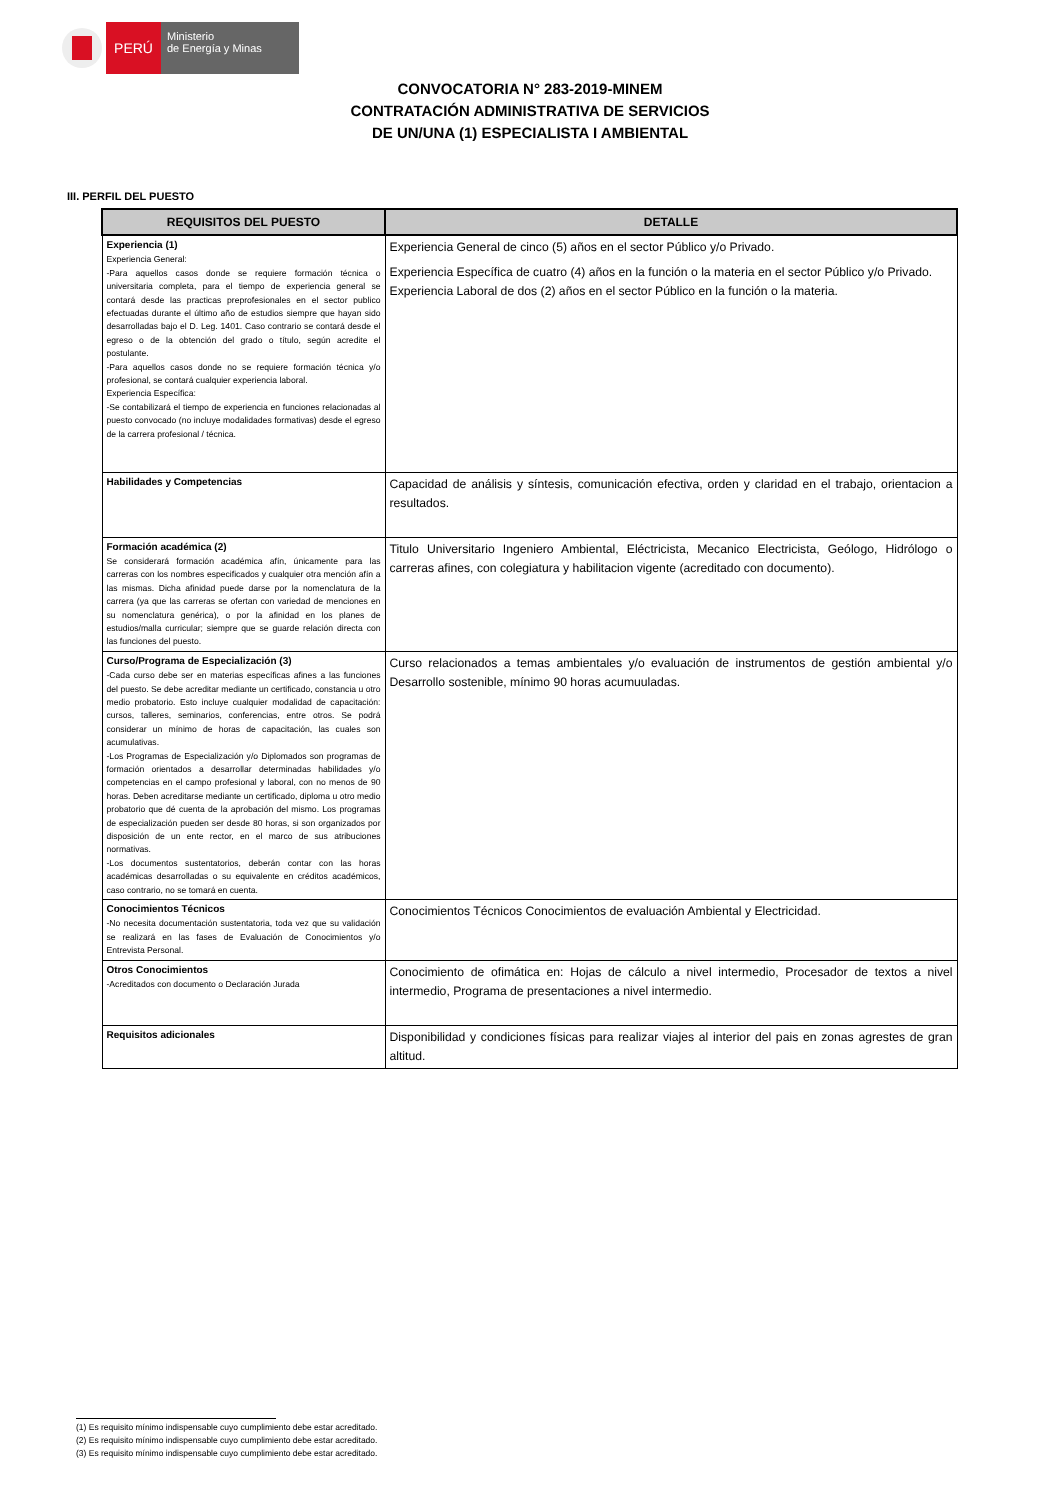PERÚ
Ministerio
de Energía y Minas
CONVOCATORIA N° 283-2019-MINEM
CONTRATACIÓN ADMINISTRATIVA DE SERVICIOS
DE UN/UNA (1) ESPECIALISTA I AMBIENTAL
III. PERFIL DEL PUESTO
| REQUISITOS DEL PUESTO | DETALLE |
| --- | --- |
| Experiencia (1) Experiencia General: -Para aquellos casos donde se requiere formación técnica o universitaria completa, para el tiempo de experiencia general se contará desde las practicas preprofesionales en el sector publico efectuadas durante el último año de estudios siempre que hayan sido desarrolladas bajo el D. Leg. 1401. Caso contrario se contará desde el egreso o de la obtención del grado o título, según acredite el postulante. -Para aquellos casos donde no se requiere formación técnica y/o profesional, se contará cualquier experiencia laboral. Experiencia Específica: -Se contabilizará el tiempo de experiencia en funciones relacionadas al puesto convocado (no incluye modalidades formativas) desde el egreso de la carrera profesional / técnica. | Experiencia General de cinco (5) años en el sector Público y/o Privado. Experiencia Específica de cuatro (4) años en la función o la materia en el sector Público y/o Privado. Experiencia Laboral de dos (2) años en el sector Público en la función o la materia. |
| Habilidades y Competencias | Capacidad de análisis y síntesis, comunicación efectiva, orden y claridad en el trabajo, orientacion a resultados. |
| Formación académica (2) Se considerará formación académica afín, únicamente para las carreras con los nombres especificados y cualquier otra mención afín a las mismas. Dicha afinidad puede darse por la nomenclatura de la carrera (ya que las carreras se ofertan con variedad de menciones en su nomenclatura genérica), o por la afinidad en los planes de estudios/malla curricular; siempre que se guarde relación directa con las funciones del puesto. | Titulo Universitario Ingeniero Ambiental, Eléctricista, Mecanico Electricista, Geólogo, Hidrólogo o carreras afines, con colegiatura y habilitacion vigente (acreditado con documento). |
| Curso/Programa de Especialización (3) -Cada curso debe ser en materias específicas afines a las funciones del puesto. Se debe acreditar mediante un certificado, constancia u otro medio probatorio. Esto incluye cualquier modalidad de capacitación: cursos, talleres, seminarios, conferencias, entre otros. Se podrá considerar un mínimo de horas de capacitación, las cuales son acumulativas. -Los Programas de Especialización y/o Diplomados son programas de formación orientados a desarrollar determinadas habilidades y/o competencias en el campo profesional y laboral, con no menos de 90 horas. Deben acreditarse mediante un certificado, diploma u otro medio probatorio que dé cuenta de la aprobación del mismo. Los programas de especialización pueden ser desde 80 horas, si son organizados por disposición de un ente rector, en el marco de sus atribuciones normativas. -Los documentos sustentatorios, deberán contar con las horas académicas desarrolladas o su equivalente en créditos académicos, caso contrario, no se tomará en cuenta. | Curso relacionados a temas ambientales y/o evaluación de instrumentos de gestión ambiental y/o Desarrollo sostenible, mínimo 90 horas acumuuladas. |
| Conocimientos Técnicos -No necesita documentación sustentatoria, toda vez que su validación se realizará en las fases de Evaluación de Conocimientos y/o Entrevista Personal. | Conocimientos Técnicos Conocimientos de evaluación Ambiental y Electricidad. |
| Otros Conocimientos -Acreditados con documento o Declaración Jurada | Conocimiento de ofimática en: Hojas de cálculo a nivel intermedio, Procesador de textos a nivel intermedio, Programa de presentaciones a nivel intermedio. |
| Requisitos adicionales | Disponibilidad y condiciones físicas para realizar viajes al interior del pais en zonas agrestes de gran altitud. |
(1) Es requisito mínimo indispensable cuyo cumplimiento debe estar acreditado.
(2) Es requisito mínimo indispensable cuyo cumplimiento debe estar acreditado.
(3) Es requisito mínimo indispensable cuyo cumplimiento debe estar acreditado.